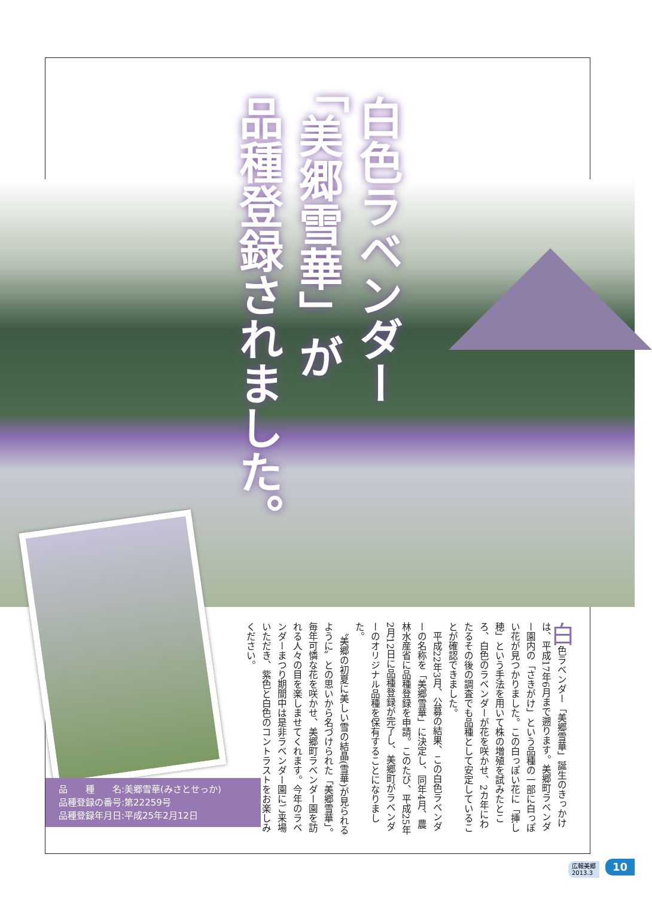白色ラベンダー
「美郷雪華」が
品種登録されました。
品　　種　　名:美郷雪華(みさとせっか)
品種登録の番号:第22259号
品種登録年月日:平成25年2月12日
白色ラベンダー「美郷雪華」誕生のきっかけは、平成17年6月まで遡ります。美郷町ラベンダー園内の「さきがけ」という品種の一部に白っぽい花が見つかりました。この白っぽい花に「挿し穂」という手法を用いて株の増殖を試みたところ、白色のラベンダーが花を咲かせ、2カ年にわたるその後の調査でも品種として安定していることが確認できました。
　平成22年3月、公募の結果、この白色ラベンダーの名称を「美郷雪華」に決定し、同年4月、農林水産省に品種登録を申請。このたび、平成25年2月12日に品種登録が完了し、美郷町がラベンダーのオリジナル品種を保有することになりました。
　〝美郷の初夏に美しい雪の結晶(雪華)が見られるように〟との思いから名づけられた「美郷雪華」。毎年可憐な花を咲かせ、美郷町ラベンダー園を訪れる人々の目を楽しませてくれます。今年のラベンダーまつり期間中は是非ラベンダー園にご来場いただき、紫色と白色のコントラストをお楽しみください。
広報美郷
2013.3
10